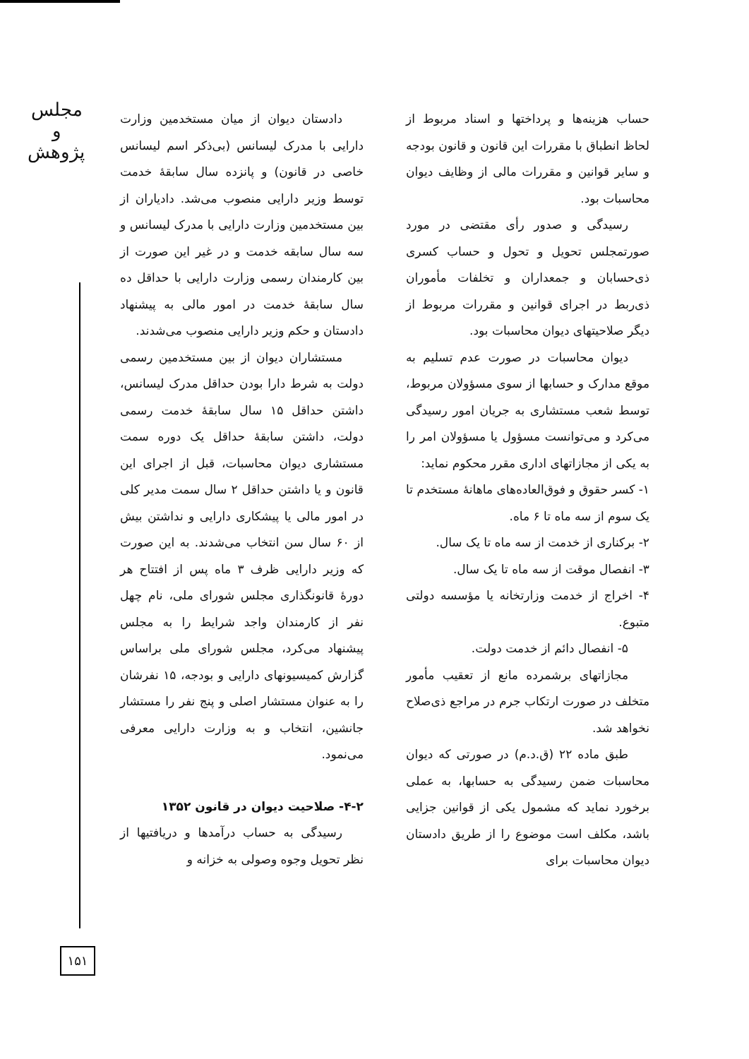مجلس و پژوهش
دادستان دیوان از میان مستخدمین وزارت دارایی با مدرک لیسانس (بی‌ذکر اسم لیسانس خاصی در قانون) و پانزده سال سابقهٔ خدمت توسط وزیر دارایی منصوب می‌شد. دادیاران از بین مستخدمین وزارت دارایی با مدرک لیسانس و سه سال سابقه خدمت و در غیر این صورت از بین کارمندان رسمی وزارت دارایی با حداقل ده سال سابقهٔ خدمت در امور مالی به پیشنهاد دادستان و حکم وزیر دارایی منصوب می‌شدند.
مستشاران دیوان از بین مستخدمین رسمی دولت به شرط دارا بودن حداقل مدرک لیسانس، داشتن حداقل ۱۵ سال سابقهٔ خدمت رسمی دولت، داشتن سابقهٔ حداقل یک دوره سمت مستشاری دیوان محاسبات، قبل از اجرای این قانون و یا داشتن حداقل ۲ سال سمت مدیر کلی در امور مالی یا پیشکاری دارایی و نداشتن بیش از ۶۰ سال سن انتخاب می‌شدند. به این صورت که وزیر دارایی ظرف ۳ ماه پس از افتتاح هر دورهٔ قانونگذاری مجلس شورای ملی، نام چهل نفر از کارمندان واجد شرایط را به مجلس پیشنهاد می‌کرد، مجلس شورای ملی براساس گزارش کمیسیونهای دارایی و بودجه، ۱۵ نفرشان را به عنوان مستشار اصلی و پنج نفر را مستشار جانشین، انتخاب و به وزارت دارایی معرفی می‌نمود.
۴-۲- صلاحیت دیوان در قانون ۱۳۵۲
رسیدگی به حساب درآمدها و دریافتیها از نظر تحویل وجوه وصولی به خزانه و
حساب هزینه‌ها و پرداختها و اسناد مربوط از لحاظ انطباق با مقررات این قانون و قانون بودجه و سایر قوانین و مقررات مالی از وظایف دیوان محاسبات بود.
رسیدگی و صدور رأی مقتضی در مورد صورتمجلس تحویل و تحول و حساب کسری ذی‌حسابان و جمعداران و تخلفات مأموران ذی‌ربط در اجرای قوانین و مقررات مربوط از دیگر صلاحیتهای دیوان محاسبات بود.
دیوان محاسبات در صورت عدم تسلیم به موقع مدارک و حسابها از سوی مسؤولان مربوط، توسط شعب مستشاری به جریان امور رسیدگی می‌کرد و می‌توانست مسؤول یا مسؤولان امر را به یکی از مجازاتهای اداری مقرر محکوم نماید:
۱- کسر حقوق و فوق‌العاده‌های ماهانهٔ مستخدم تا یک سوم از سه ماه تا ۶ ماه.
۲- برکناری از خدمت از سه ماه تا یک سال.
۳- انفصال موقت از سه ماه تا یک سال.
۴- اخراج از خدمت وزارتخانه یا مؤسسه دولتی متبوع.
۵- انفصال دائم از خدمت دولت.
مجازاتهای برشمرده مانع از تعقیب مأمور متخلف در صورت ارتکاب جرم در مراجع ذی‌صلاح نخواهد شد.
طبق ماده ۲۲ (ق.د.م) در صورتی که دیوان محاسبات ضمن رسیدگی به حسابها، به عملی برخورد نماید که مشمول یکی از قوانین جزایی باشد، مکلف است موضوع را از طریق دادستان دیوان محاسبات برای
۱۵۱